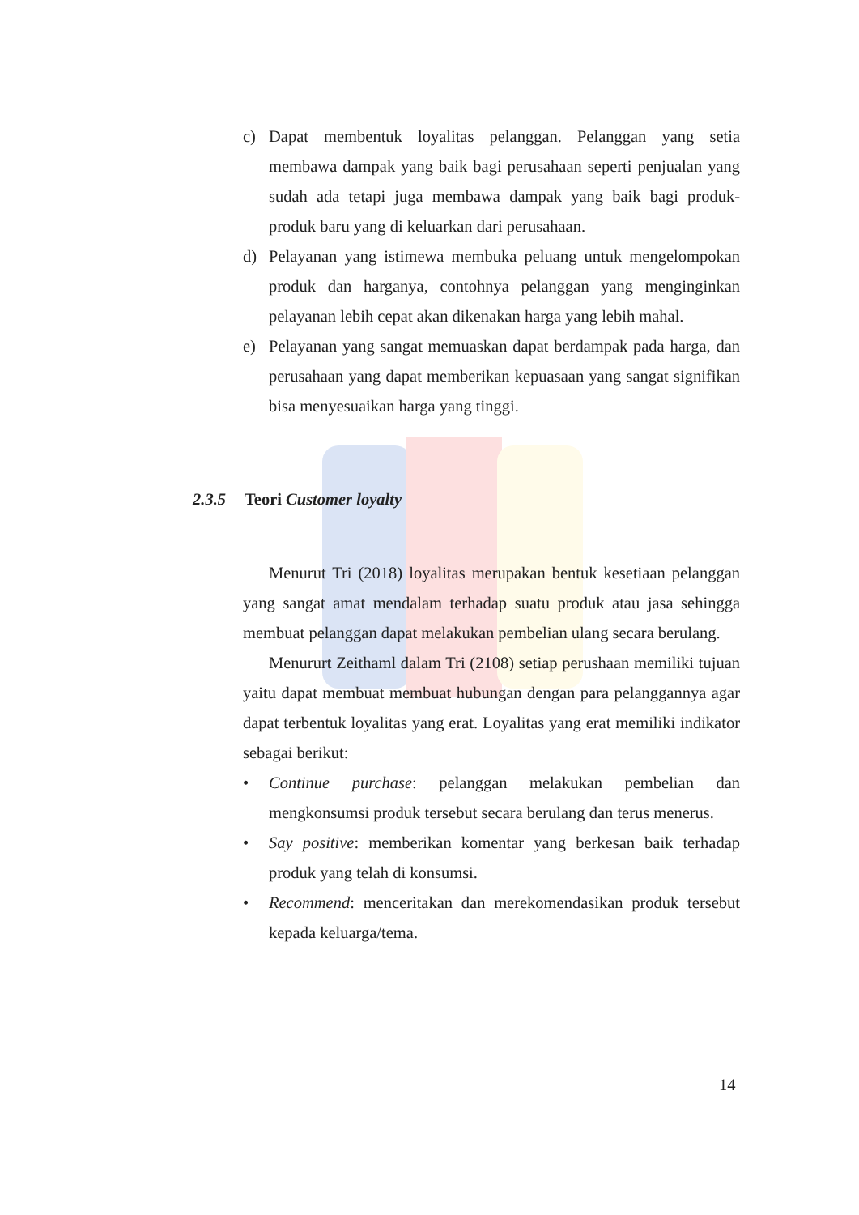c) Dapat membentuk loyalitas pelanggan. Pelanggan yang setia membawa dampak yang baik bagi perusahaan seperti penjualan yang sudah ada tetapi juga membawa dampak yang baik bagi produk-produk baru yang di keluarkan dari perusahaan.
d) Pelayanan yang istimewa membuka peluang untuk mengelompokan produk dan harganya, contohnya pelanggan yang menginginkan pelayanan lebih cepat akan dikenakan harga yang lebih mahal.
e) Pelayanan yang sangat memuaskan dapat berdampak pada harga, dan perusahaan yang dapat memberikan kepuasaan yang sangat signifikan bisa menyesuaikan harga yang tinggi.
2.3.5 Teori Customer loyalty
Menurut Tri (2018) loyalitas merupakan bentuk kesetiaan pelanggan yang sangat amat mendalam terhadap suatu produk atau jasa sehingga membuat pelanggan dapat melakukan pembelian ulang secara berulang.
Menururt Zeithaml dalam Tri (2108) setiap perushaan memiliki tujuan yaitu dapat membuat membuat hubungan dengan para pelanggannya agar dapat terbentuk loyalitas yang erat. Loyalitas yang erat memiliki indikator sebagai berikut:
• Continue purchase: pelanggan melakukan pembelian dan mengkonsumsi produk tersebut secara berulang dan terus menerus.
• Say positive: memberikan komentar yang berkesan baik terhadap produk yang telah di konsumsi.
• Recommend: menceritakan dan merekomendasikan produk tersebut kepada keluarga/tema.
14